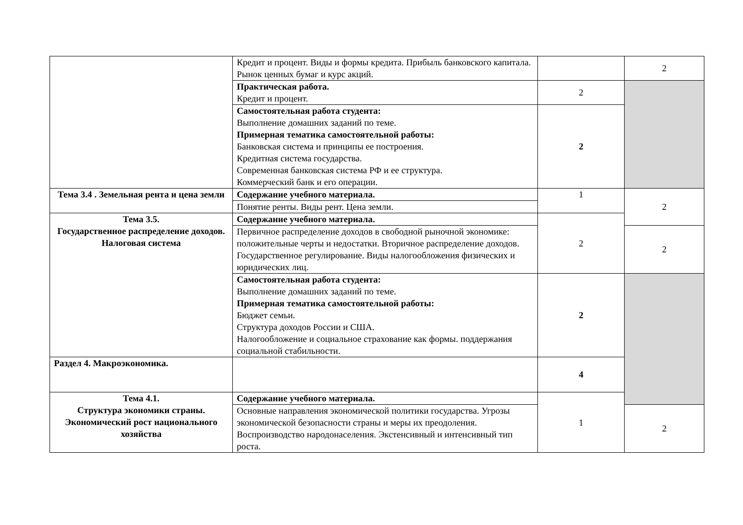| | Кредит и процент. Виды и формы кредита. Прибыль банковского капитала. Рынок ценных бумаг и курс акций. | | 2 |
| | Практическая работа. Кредит и процент. | 2 | |
| | Самостоятельная работа студента: Выполнение домашних заданий по теме. Примерная тематика самостоятельной работы: Банковская система и принципы ее построения. Кредитная система государства. Современная банковская система РФ и ее структура. Коммерческий банк и его операции. | 2 | |
| Тема 3.4 . Земельная рента и цена земли | Содержание учебного материала. | 1 | 2 |
| | Понятие ренты. Виды рент. Цена земли. | | |
| Тема 3.5. Государственное распределение доходов. Налоговая система | Содержание учебного материала. | 2 | |
| | Первичное распределение доходов в свободной рыночной экономике: положительные черты и недостатки. Вторичное распределение доходов. Государственное регулирование. Виды налогообложения физических и юридических лиц. | | 2 |
| | Самостоятельная работа студента: Выполнение домашних заданий по теме. Примерная тематика самостоятельной работы: Бюджет семьи. Структура доходов России и США. Налогообложение и социальное страхование как формы. поддержания социальной стабильности. | 2 | |
| Раздел 4. Макроэкономика. | | 4 | |
| Тема 4.1. Структура экономики страны. Экономический рост национального хозяйства | Содержание учебного материала. | 1 | |
| | Основные направления экономической политики государства. Угрозы экономической безопасности страны и меры их преодоления. Воспроизводство народонаселения. Экстенсивный и интенсивный тип роста. | | 2 |